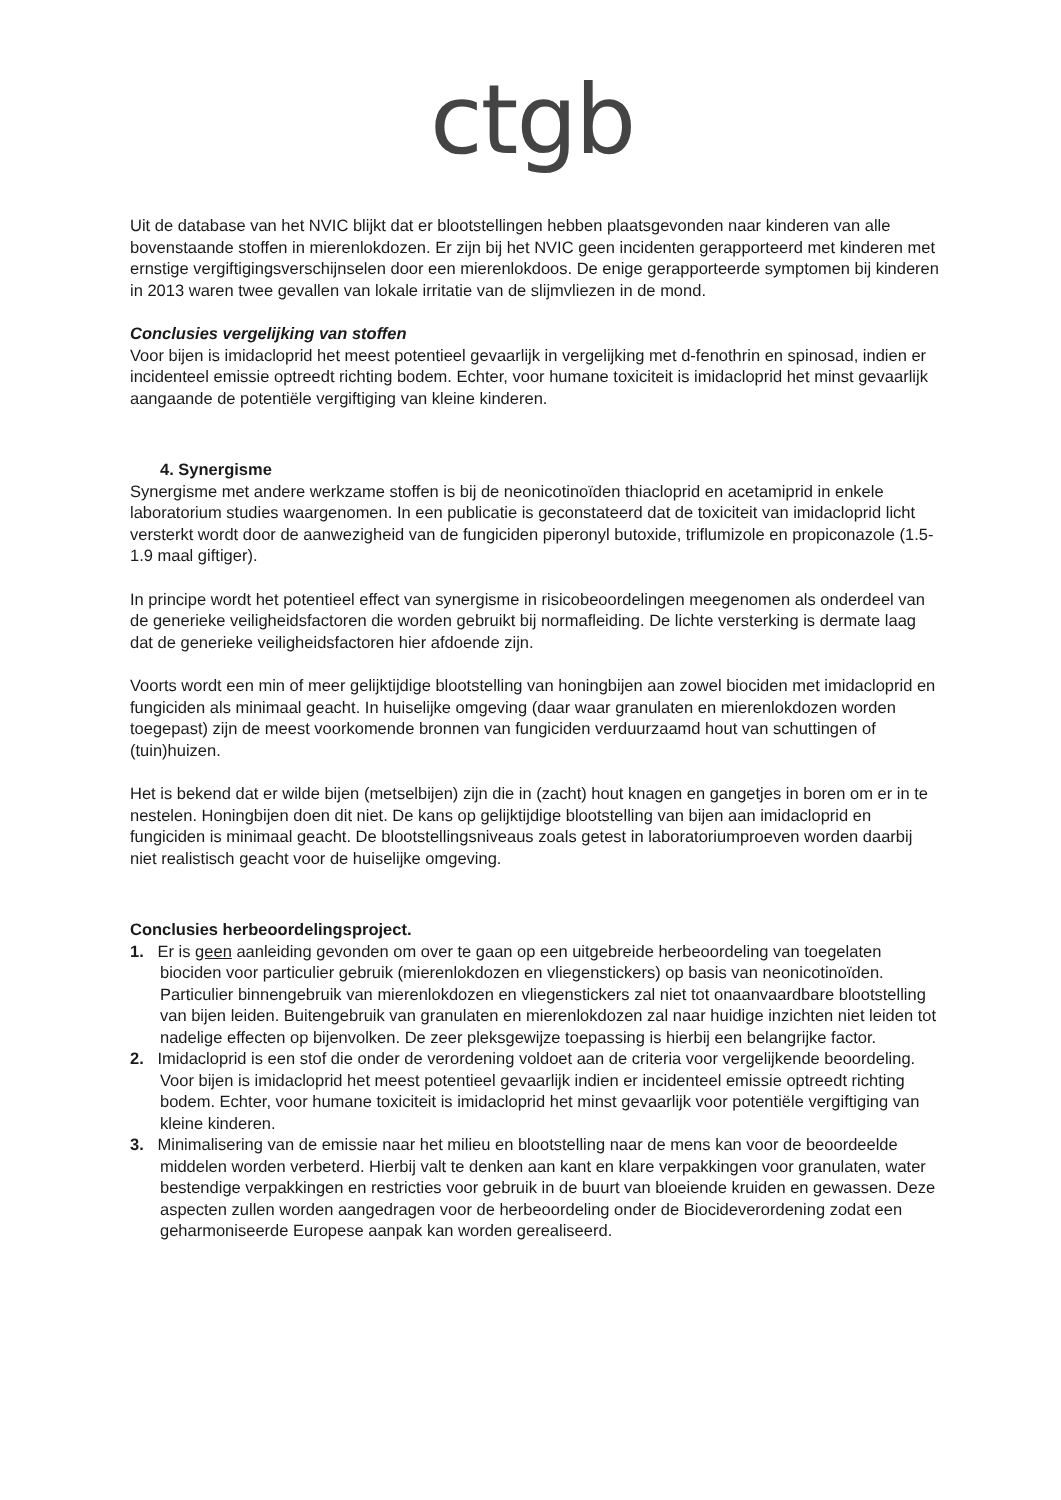ctgb
Uit de database van het NVIC blijkt dat er blootstellingen hebben plaatsgevonden naar kinderen van alle bovenstaande stoffen in mierenlokdozen. Er zijn bij het NVIC geen incidenten gerapporteerd met kinderen met ernstige vergiftigingsverschijnselen door een mierenlokdoos. De enige gerapporteerde symptomen bij kinderen in 2013 waren twee gevallen van lokale irritatie van de slijmvliezen in de mond.
Conclusies vergelijking van stoffen
Voor bijen is imidacloprid het meest potentieel gevaarlijk in vergelijking met d-fenothrin en spinosad, indien er incidenteel emissie optreedt richting bodem. Echter, voor humane toxiciteit is imidacloprid het minst gevaarlijk aangaande de potentiële vergiftiging van kleine kinderen.
4. Synergisme
Synergisme met andere werkzame stoffen is bij de neonicotinoïden thiacloprid en acetamiprid in enkele laboratorium studies waargenomen. In een publicatie is geconstateerd dat de toxiciteit van imidacloprid licht versterkt wordt door de aanwezigheid van de fungiciden piperonyl butoxide, triflumizole en propiconazole (1.5-1.9 maal giftiger).
In principe wordt het potentieel effect van synergisme in risicobeoordelingen meegenomen als onderdeel van de generieke veiligheidsfactoren die worden gebruikt bij normafleiding. De lichte versterking is dermate laag dat de generieke veiligheidsfactoren hier afdoende zijn.
Voorts wordt een min of meer gelijktijdige blootstelling van honingbijen aan zowel biociden met imidacloprid en fungiciden als minimaal geacht. In huiselijke omgeving (daar waar granulaten en mierenlokdozen worden toegepast) zijn de meest voorkomende bronnen van fungiciden verduurzaamd hout van schuttingen of (tuin)huizen.
Het is bekend dat er wilde bijen (metselbijen) zijn die in (zacht) hout knagen en gangetjes in boren om er in te nestelen. Honingbijen doen dit niet. De kans op gelijktijdige blootstelling van bijen aan imidacloprid en fungiciden is minimaal geacht. De blootstellingsniveaus zoals getest in laboratoriumproeven worden daarbij niet realistisch geacht voor de huiselijke omgeving.
Conclusies herbeoordelingsproject.
1. Er is geen aanleiding gevonden om over te gaan op een uitgebreide herbeoordeling van toegelaten biociden voor particulier gebruik (mierenlokdozen en vliegenstickers) op basis van neonicotinoïden. Particulier binnengebruik van mierenlokdozen en vliegenstickers zal niet tot onaanvaardbare blootstelling van bijen leiden. Buitengebruik van granulaten en mierenlokdozen zal naar huidige inzichten niet leiden tot nadelige effecten op bijenvolken. De zeer pleksgewijze toepassing is hierbij een belangrijke factor.
2. Imidacloprid is een stof die onder de verordening voldoet aan de criteria voor vergelijkende beoordeling. Voor bijen is imidacloprid het meest potentieel gevaarlijk indien er incidenteel emissie optreedt richting bodem. Echter, voor humane toxiciteit is imidacloprid het minst gevaarlijk voor potentiële vergiftiging van kleine kinderen.
3. Minimalisering van de emissie naar het milieu en blootstelling naar de mens kan voor de beoordeelde middelen worden verbeterd. Hierbij valt te denken aan kant en klare verpakkingen voor granulaten, water bestendige verpakkingen en restricties voor gebruik in de buurt van bloeiende kruiden en gewassen. Deze aspecten zullen worden aangedragen voor de herbeoordeling onder de Biocideverordening zodat een geharmoniseerde Europese aanpak kan worden gerealiseerd.